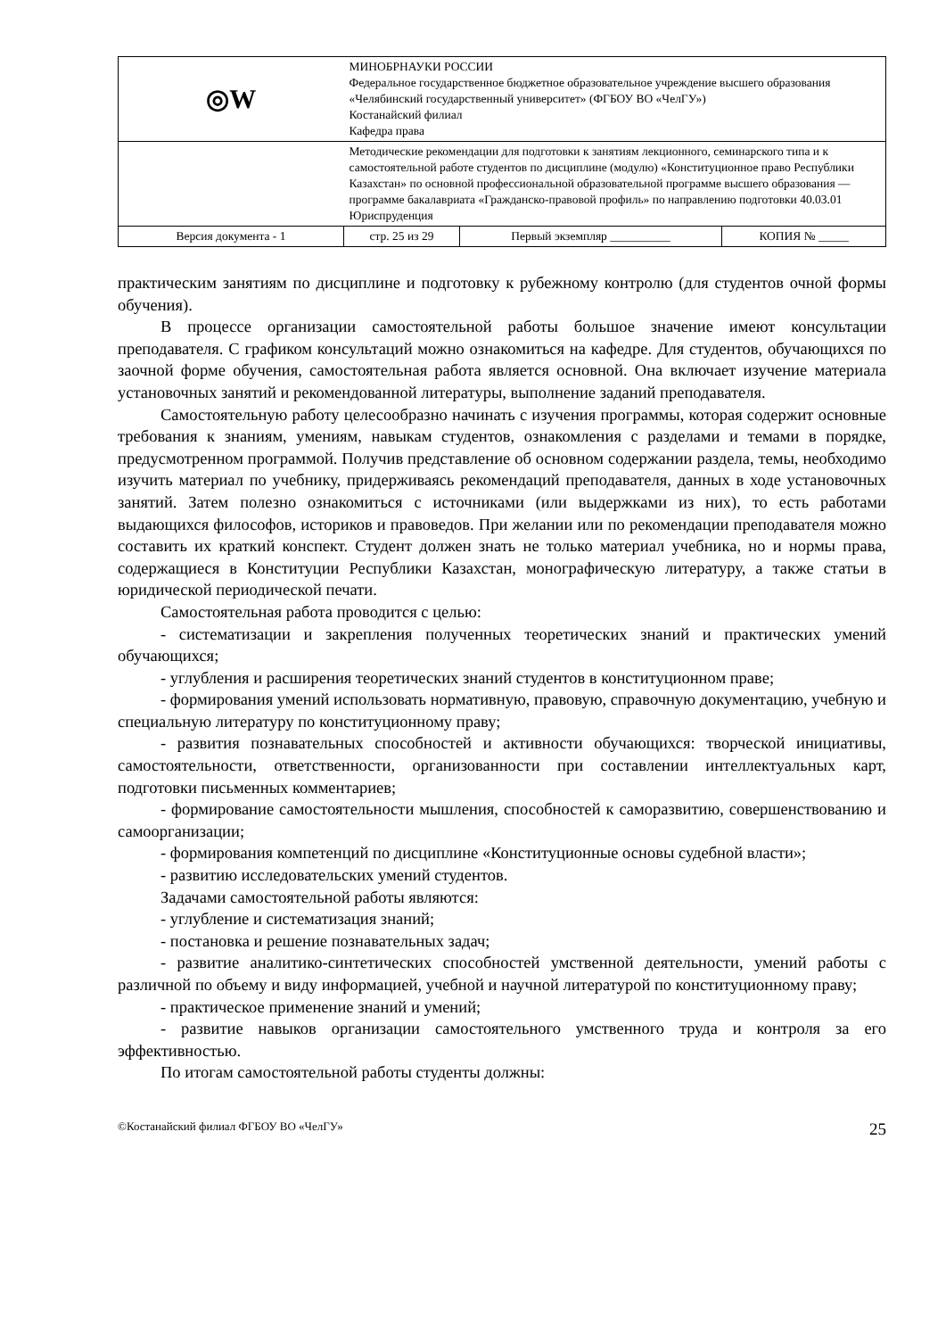| ◎W | МИНОБРНАУКИ РОССИИ Федеральное государственное бюджетное образовательное учреждение высшего образования «Челябинский государственный университет» (ФГБОУ ВО «ЧелГУ») Костанайский филиал Кафедра права | | |
| | Методические рекомендации для подготовки к занятиям лекционного, семинарского типа и к самостоятельной работе студентов по дисциплине (модулю) «Конституционное право Республики Казахстан» по основной профессиональной образовательной программе высшего образования — программе бакалавриата «Гражданско-правовой профиль» по направлению подготовки 40.03.01 Юриспруденция | | |
| Версия документа - 1 | стр. 25 из 29 | Первый экземпляр __________ | КОПИЯ № _____ |
практическим занятиям по дисциплине и подготовку к рубежному контролю (для студентов очной формы обучения).
В процессе организации самостоятельной работы большое значение имеют консультации преподавателя. С графиком консультаций можно ознакомиться на кафедре. Для студентов, обучающихся по заочной форме обучения, самостоятельная работа является основной. Она включает изучение материала установочных занятий и рекомендованной литературы, выполнение заданий преподавателя.
Самостоятельную работу целесообразно начинать с изучения программы, которая содержит основные требования к знаниям, умениям, навыкам студентов, ознакомления с разделами и темами в порядке, предусмотренном программой. Получив представление об основном содержании раздела, темы, необходимо изучить материал по учебнику, придерживаясь рекомендаций преподавателя, данных в ходе установочных занятий. Затем полезно ознакомиться с источниками (или выдержками из них), то есть работами выдающихся философов, историков и правоведов. При желании или по рекомендации преподавателя можно составить их краткий конспект. Студент должен знать не только материал учебника, но и нормы права, содержащиеся в Конституции Республики Казахстан, монографическую литературу, а также статьи в юридической периодической печати.
Самостоятельная работа проводится с целью:
- систематизации и закрепления полученных теоретических знаний и практических умений обучающихся;
- углубления и расширения теоретических знаний студентов в конституционном праве;
- формирования умений использовать нормативную, правовую, справочную документацию, учебную и специальную литературу по конституционному праву;
- развития познавательных способностей и активности обучающихся: творческой инициативы, самостоятельности, ответственности, организованности при составлении интеллектуальных карт, подготовки письменных комментариев;
- формирование самостоятельности мышления, способностей к саморазвитию, совершенствованию и самоорганизации;
- формирования компетенций по дисциплине «Конституционные основы судебной власти»;
- развитию исследовательских умений студентов.
Задачами самостоятельной работы являются:
- углубление и систематизация знаний;
- постановка и решение познавательных задач;
- развитие аналитико-синтетических способностей умственной деятельности, умений работы с различной по объему и виду информацией, учебной и научной литературой по конституционному праву;
- практическое применение знаний и умений;
- развитие навыков организации самостоятельного умственного труда и контроля за его эффективностью.
По итогам самостоятельной работы студенты должны:
©Костанайский филиал ФГБОУ ВО «ЧелГУ» 25